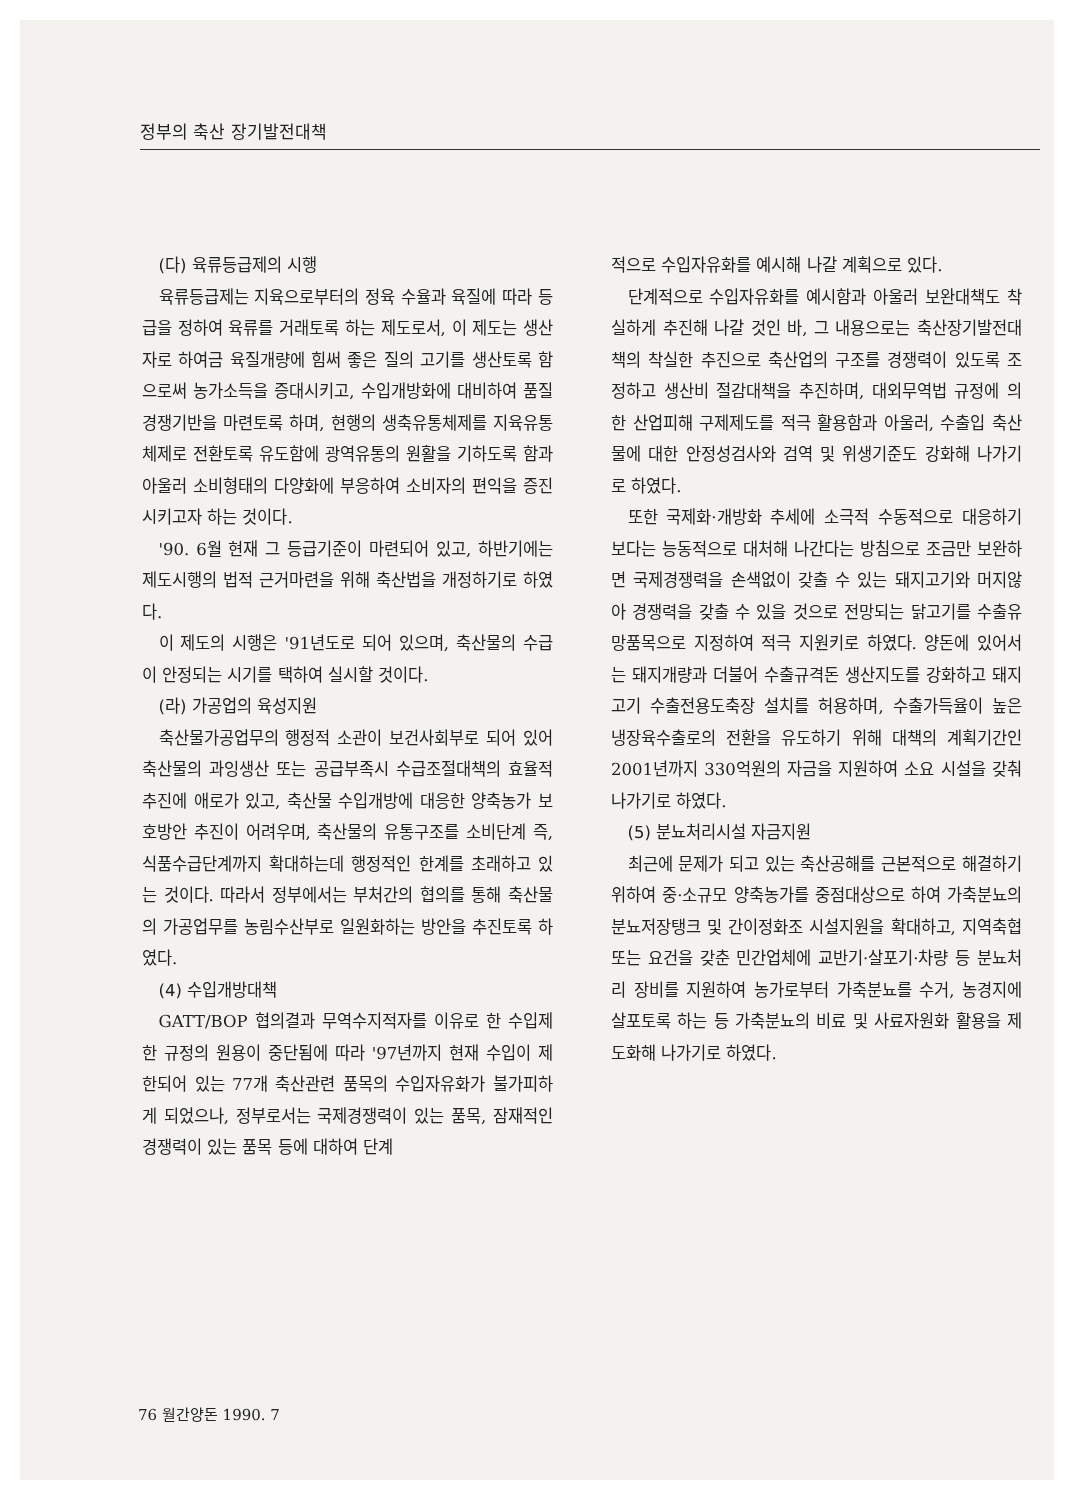정부의 축산 장기발전대책
(다) 육류등급제의 시행
육류등급제는 지육으로부터의 정육 수율과 육질에 따라 등급을 정하여 육류를 거래토록 하는 제도로서, 이 제도는 생산자로 하여금 육질개량에 힘써 좋은 질의 고기를 생산토록 함으로써 농가소득을 증대시키고, 수입개방화에 대비하여 품질경쟁기반을 마련토록 하며, 현행의 생축유통체제를 지육유통체제로 전환토록 유도함에 광역유통의 원활을 기하도록 함과 아울러 소비형태의 다양화에 부응하여 소비자의 편익을 증진시키고자 하는 것이다.
'90. 6월 현재 그 등급기준이 마련되어 있고, 하반기에는 제도시행의 법적 근거마련을 위해 축산법을 개정하기로 하였다.
이 제도의 시행은 '91년도로 되어 있으며, 축산물의 수급이 안정되는 시기를 택하여 실시할 것이다.
(라) 가공업의 육성지원
축산물가공업무의 행정적 소관이 보건사회부로 되어 있어 축산물의 과잉생산 또는 공급부족시 수급조절대책의 효율적 추진에 애로가 있고, 축산물 수입개방에 대응한 양축농가 보호방안 추진이 어려우며, 축산물의 유통구조를 소비단계 즉, 식품수급단계까지 확대하는데 행정적인 한계를 초래하고 있는 것이다. 따라서 정부에서는 부처간의 협의를 통해 축산물의 가공업무를 농림수산부로 일원화하는 방안을 추진토록 하였다.
(4) 수입개방대책
GATT/BOP 협의결과 무역수지적자를 이유로 한 수입제한 규정의 원용이 중단됨에 따라 '97년까지 현재 수입이 제한되어 있는 77개 축산관련 품목의 수입자유화가 불가피하게 되었으나, 정부로서는 국제경쟁력이 있는 품목, 잠재적인 경쟁력이 있는 품목 등에 대하여 단계
적으로 수입자유화를 예시해 나갈 계획으로 있다.
단계적으로 수입자유화를 예시함과 아울러 보완대책도 착실하게 추진해 나갈 것인 바, 그 내용으로는 축산장기발전대책의 착실한 추진으로 축산업의 구조를 경쟁력이 있도록 조정하고 생산비 절감대책을 추진하며, 대외무역법 규정에 의한 산업피해 구제제도를 적극 활용함과 아울러, 수출입 축산물에 대한 안정성검사와 검역 및 위생기준도 강화해 나가기로 하였다.
또한 국제화·개방화 추세에 소극적 수동적으로 대응하기 보다는 능동적으로 대처해 나간다는 방침으로 조금만 보완하면 국제경쟁력을 손색없이 갖출 수 있는 돼지고기와 머지않아 경쟁력을 갖출 수 있을 것으로 전망되는 닭고기를 수출유망품목으로 지정하여 적극 지원키로 하였다. 양돈에 있어서는 돼지개량과 더불어 수출규격돈 생산지도를 강화하고 돼지고기 수출전용도축장 설치를 허용하며, 수출가득율이 높은 냉장육수출로의 전환을 유도하기 위해 대책의 계획기간인 2001년까지 330억원의 자금을 지원하여 소요 시설을 갖춰나가기로 하였다.
(5) 분뇨처리시설 자금지원
최근에 문제가 되고 있는 축산공해를 근본적으로 해결하기 위하여 중·소규모 양축농가를 중점대상으로 하여 가축분뇨의 분뇨저장탱크 및 간이정화조 시설지원을 확대하고, 지역축협 또는 요건을 갖춘 민간업체에 교반기·살포기·차량 등 분뇨처리 장비를 지원하여 농가로부터 가축분뇨를 수거, 농경지에 살포토록 하는 등 가축분뇨의 비료 및 사료자원화 활용을 제도화해 나가기로 하였다.
76 월간양돈 1990. 7